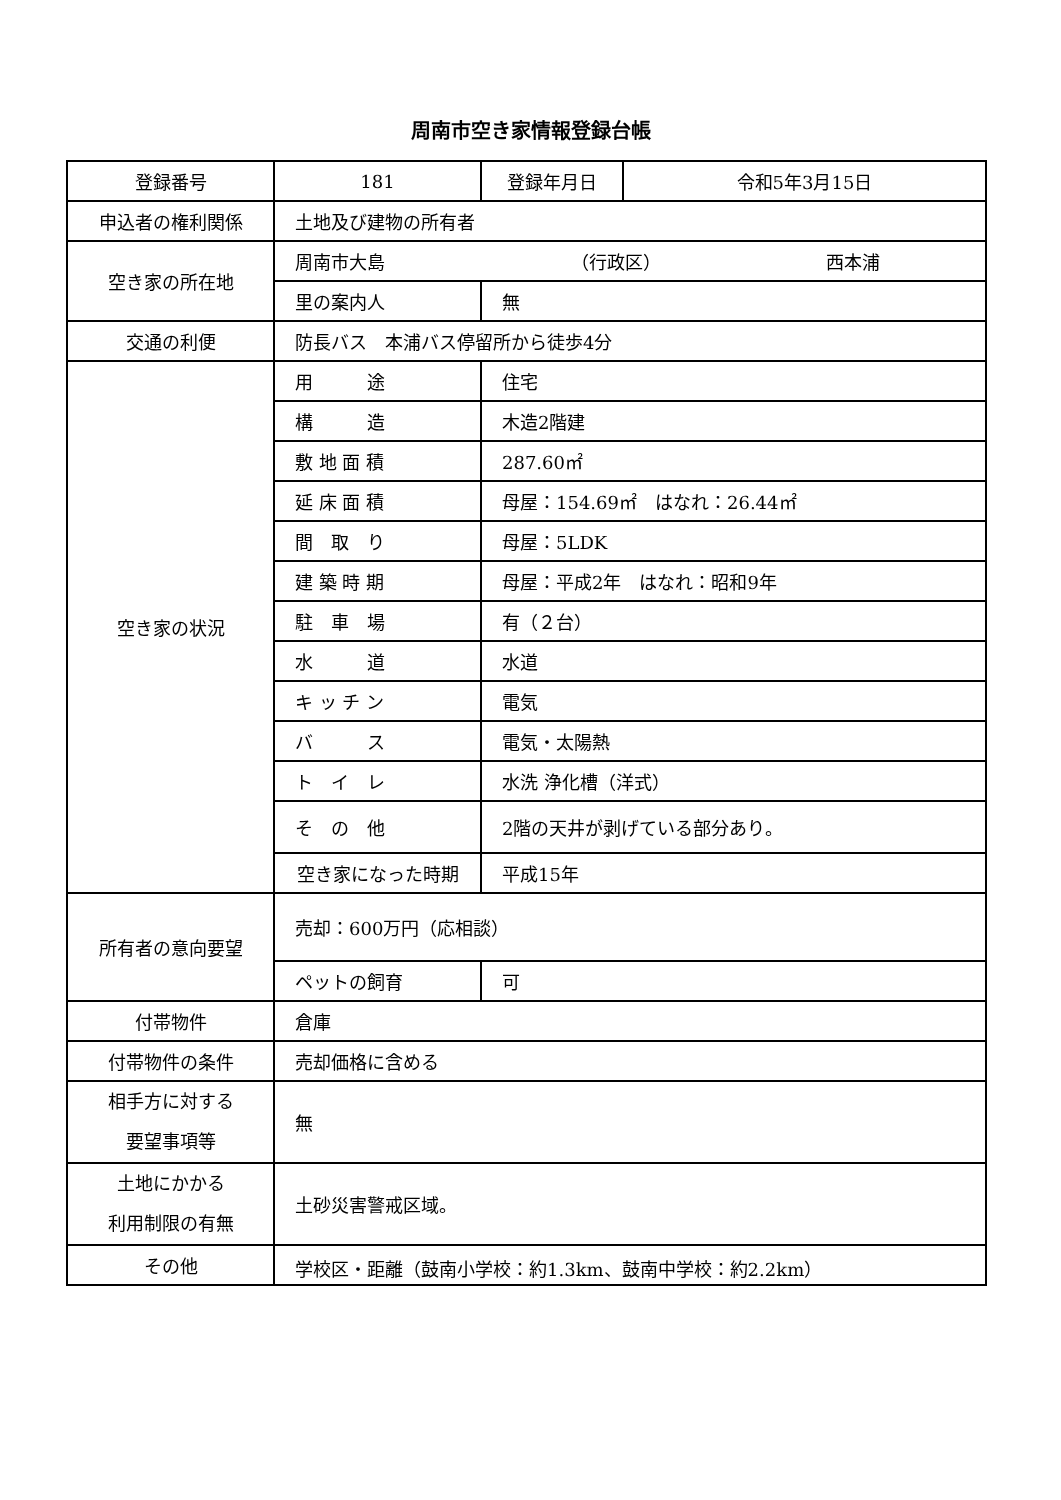周南市空き家情報登録台帳
| 登録番号 | 181 | | 登録年月日 | 令和5年3月15日 |
| 申込者の権利関係 | 土地及び建物の所有者 | | | |
| 空き家の所在地 | 周南市大島 （行政区） 西本浦 | | | |
| | 里の案内人 | 無 | | |
| 交通の利便 | 防長バス 本浦バス停留所から徒歩4分 | | | |
| 空き家の状況 | 用 途 | 住宅 | | |
| | 構 造 | 木造2階建 | | |
| | 敷 地 面 積 | 287.60㎡ | | |
| | 延 床 面 積 | 母屋：154.69㎡ はなれ：26.44㎡ | | |
| | 間 取 り | 母屋：5LDK | | |
| | 建 築 時 期 | 母屋：平成2年 はなれ：昭和9年 | | |
| | 駐 車 場 | 有（２台） | | |
| | 水 道 | 水道 | | |
| | キ ッ チ ン | 電気 | | |
| | バ ス | 電気・太陽熱 | | |
| | ト イ レ | 水洗 浄化槽（洋式） | | |
| | そ の 他 | 2階の天井が剥げている部分あり。 | | |
| | 空き家になった時期 | 平成15年 | | |
| 所有者の意向要望 | 売却：600万円（応相談） | | | |
| | ペットの飼育 | 可 | | |
| 付帯物件 | 倉庫 | | | |
| 付帯物件の条件 | 売却価格に含める | | | |
| 相手方に対する 要望事項等 | 無 | | | |
| 土地にかかる 利用制限の有無 | 土砂災害警戒区域。 | | | |
| その他 | 学校区・距離（鼓南小学校：約1.3km、鼓南中学校：約2.2km） | | | |